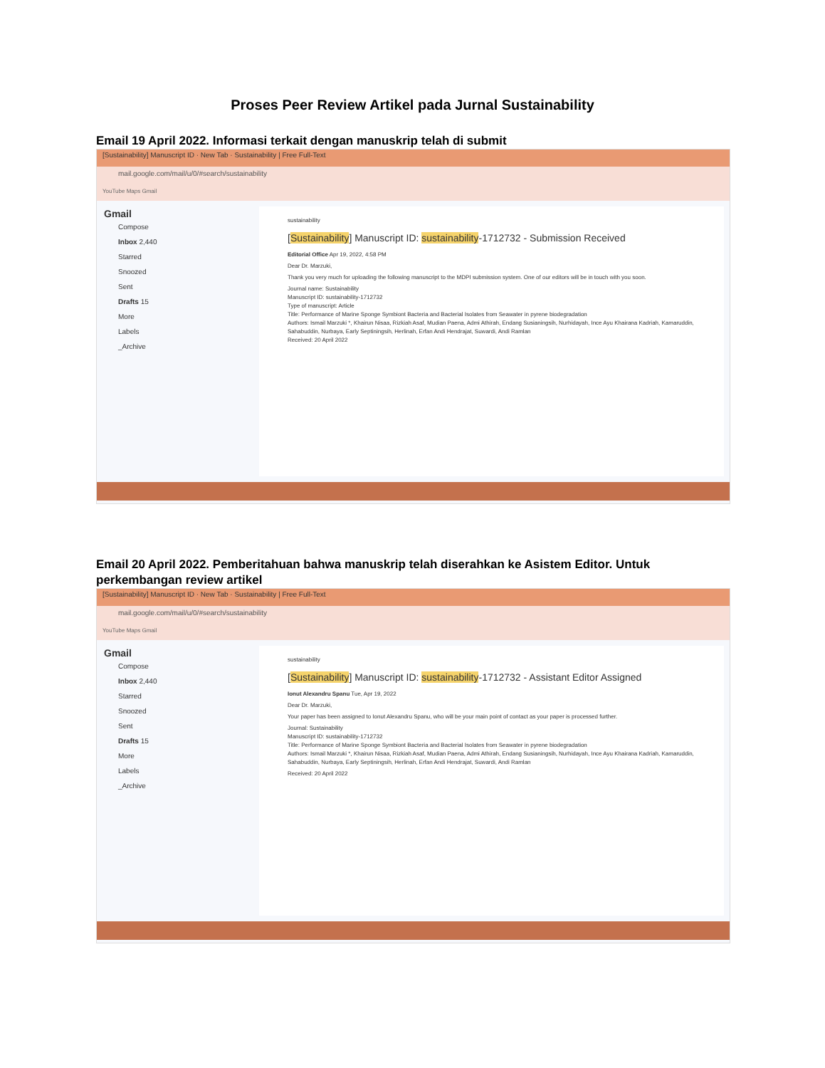Proses Peer Review Artikel pada Jurnal Sustainability
Email 19 April 2022. Informasi terkait dengan manuskrip telah di submit
[Sustainability] Manuscript ID · New Tab · Sustainability | Free Full-Text
mail.google.com/mail/u/0/#search/sustainability
YouTube Maps Gmail
Gmail
Compose
Inbox 2,440
Starred
Snoozed
Sent
Drafts 15
More
Labels
_Archive
sustainability
[Sustainability] Manuscript ID: sustainability-1712732 - Submission Received
Editorial Office Apr 19, 2022, 4:58 PM
Dear Dr. Marzuki,
Thank you very much for uploading the following manuscript to the MDPI submission system. One of our editors will be in touch with you soon.
Journal name: Sustainability
Manuscript ID: sustainability-1712732
Type of manuscript: Article
Title: Performance of Marine Sponge Symbiont Bacteria and Bacterial Isolates from Seawater in pyrene biodegradation
Authors: Ismail Marzuki *, Khairun Nisaa, Rizkiah Asaf, Mudian Paena, Admi Athirah, Endang Susianingsih, Nurhidayah, Ince Ayu Khairana Kadriah, Kamaruddin, Sahabuddin, Nurbaya, Early Septiningsih, Herlinah, Erfan Andi Hendrajat, Suwardi, Andi Ramlan
Received: 20 April 2022
Email 20 April 2022. Pemberitahuan bahwa manuskrip telah diserahkan ke Asistem Editor. Untuk perkembangan review artikel
[Sustainability] Manuscript ID · New Tab · Sustainability | Free Full-Text
mail.google.com/mail/u/0/#search/sustainability
YouTube Maps Gmail
Gmail
Compose
Inbox 2,440
Starred
Snoozed
Sent
Drafts 15
More
Labels
_Archive
sustainability
[Sustainability] Manuscript ID: sustainability-1712732 - Assistant Editor Assigned
Ionut Alexandru Spanu Tue, Apr 19, 2022
Dear Dr. Marzuki,
Your paper has been assigned to Ionut Alexandru Spanu, who will be your main point of contact as your paper is processed further.
Journal: Sustainability
Manuscript ID: sustainability-1712732
Title: Performance of Marine Sponge Symbiont Bacteria and Bacterial Isolates from Seawater in pyrene biodegradation
Authors: Ismail Marzuki *, Khairun Nisaa, Rizkiah Asaf, Mudian Paena, Admi Athirah, Endang Susianingsih, Nurhidayah, Ince Ayu Khairana Kadriah, Kamaruddin, Sahabuddin, Nurbaya, Early Septiningsih, Herlinah, Erfan Andi Hendrajat, Suwardi, Andi Ramlan
Received: 20 April 2022